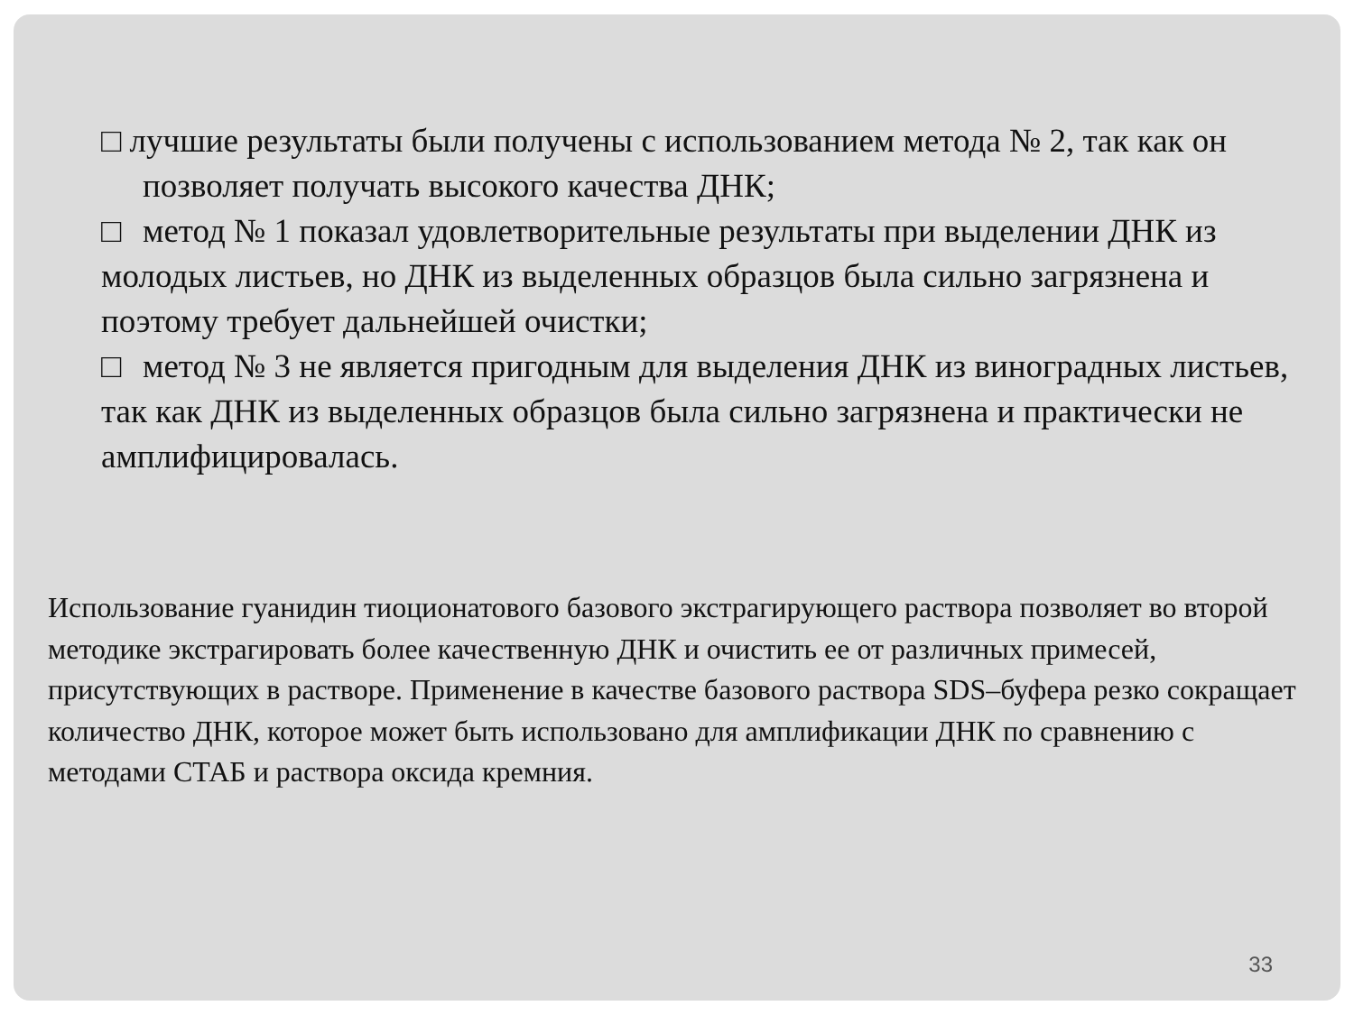□ лучшие результаты были получены с использованием метода № 2, так как он позволяет получать высокого качества ДНК;
□ метод № 1 показал удовлетворительные результаты при выделении ДНК из молодых листьев, но ДНК из выделенных образцов была сильно загрязнена и поэтому требует дальнейшей очистки;
□ метод № 3 не является пригодным для выделения ДНК из виноградных листьев, так как ДНК из выделенных образцов была сильно загрязнена и практически не амплифицировалась.
Использование гуанидин тиоционатового базового экстрагирующего раствора позволяет во второй методике экстрагировать более качественную ДНК и очистить ее от различных примесей, присутствующих в растворе. Применение в качестве базового раствора SDS–буфера резко сокращает количество ДНК, которое может быть использовано для амплификации ДНК по сравнению с методами СТАБ и раствора оксида кремния.
33